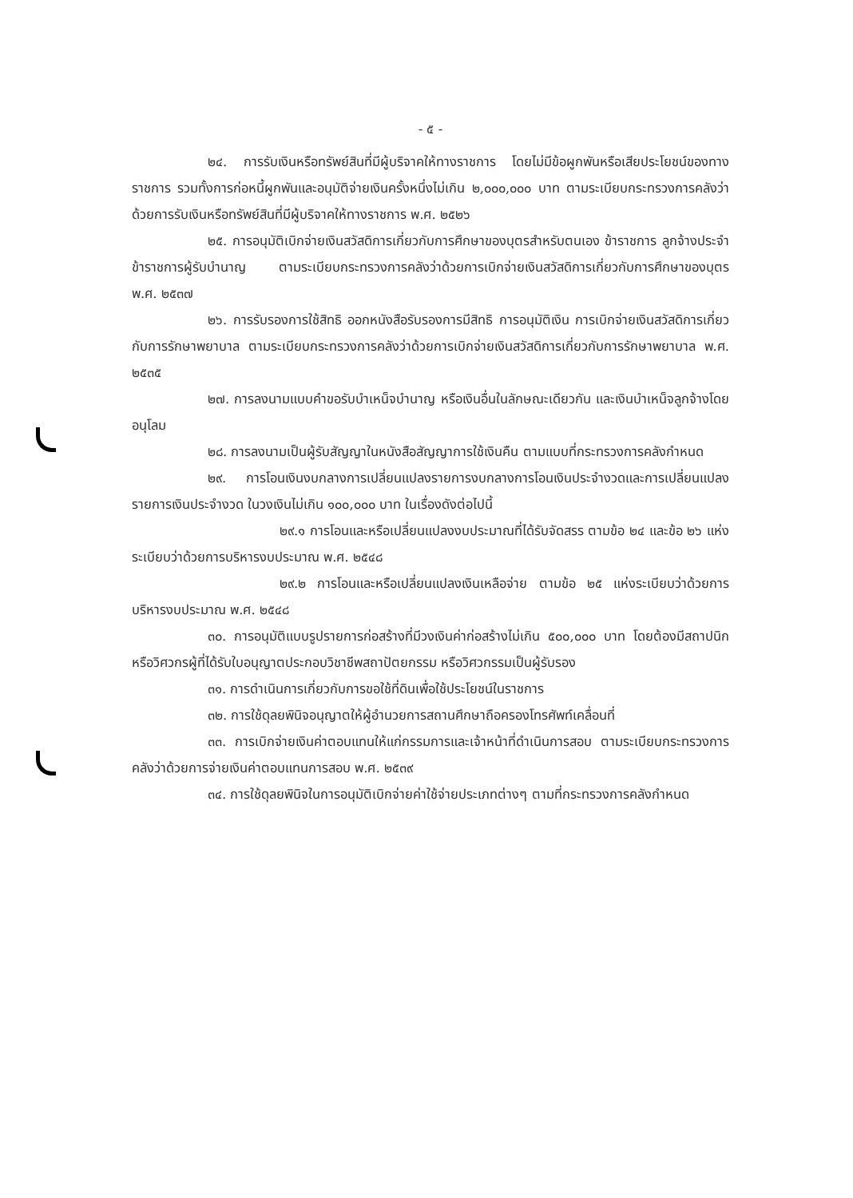- ๕ -
๒๔. การรับเงินหรือทรัพย์สินที่มีผู้บริจาคให้ทางราชการ โดยไม่มีข้อผูกพันหรือเสียประโยชน์ของทางราชการ รวมทั้งการก่อหนี้ผูกพันและอนุมัติจ่ายเงินครั้งหนึ่งไม่เกิน ๒,๐๐๐,๐๐๐ บาท ตามระเบียบกระทรวงการคลังว่าด้วยการรับเงินหรือทรัพย์สินที่มีผู้บริจาคให้ทางราชการ พ.ศ. ๒๕๒๖
๒๕. การอนุมัติเบิกจ่ายเงินสวัสดิการเกี่ยวกับการศึกษาของบุตรสำหรับตนเอง ข้าราชการ ลูกจ้างประจำ ข้าราชการผู้รับบำนาญ ตามระเบียบกระทรวงการคลังว่าด้วยการเบิกจ่ายเงินสวัสดิการเกี่ยวกับการศึกษาของบุตร พ.ศ. ๒๕๓๗
๒๖. การรับรองการใช้สิทธิ ออกหนังสือรับรองการมีสิทธิ การอนุมัติเงิน การเบิกจ่ายเงินสวัสดิการเกี่ยวกับการรักษาพยาบาล ตามระเบียบกระทรวงการคลังว่าด้วยการเบิกจ่ายเงินสวัสดิการเกี่ยวกับการรักษาพยาบาล พ.ศ. ๒๕๓๕
๒๗. การลงนามแบบคำขอรับบำเหน็จบำนาญ หรือเงินอื่นในลักษณะเดียวกัน และเงินบำเหน็จลูกจ้างโดยอนุโลม
๒๘. การลงนามเป็นผู้รับสัญญาในหนังสือสัญญาการใช้เงินคืน ตามแบบที่กระทรวงการคลังกำหนด
๒๙. การโอนเงินงบกลางการเปลี่ยนแปลงรายการงบกลางการโอนเงินประจำงวดและการเปลี่ยนแปลงรายการเงินประจำงวด ในวงเงินไม่เกิน ๑๐๐,๐๐๐ บาท ในเรื่องดังต่อไปนี้
๒๙.๑ การโอนและหรือเปลี่ยนแปลงงบประมาณที่ได้รับจัดสรร ตามข้อ ๒๔ และข้อ ๒๖ แห่งระเบียบว่าด้วยการบริหารงบประมาณ พ.ศ. ๒๕๔๘
๒๙.๒ การโอนและหรือเปลี่ยนแปลงเงินเหลือจ่าย ตามข้อ ๒๕ แห่งระเบียบว่าด้วยการบริหารงบประมาณ พ.ศ. ๒๕๔๘
๓๐. การอนุมัติแบบรูปรายการก่อสร้างที่มีวงเงินค่าก่อสร้างไม่เกิน ๕๐๐,๐๐๐ บาท โดยต้องมีสถาปนิกหรือวิศวกรผู้ที่ได้รับใบอนุญาตประกอบวิชาชีพสถาปัตยกรรม หรือวิศวกรรมเป็นผู้รับรอง
๓๑. การดำเนินการเกี่ยวกับการขอใช้ที่ดินเพื่อใช้ประโยชน์ในราชการ
๓๒. การใช้ดุลยพินิจอนุญาตให้ผู้อำนวยการสถานศึกษาถือครองโทรศัพท์เคลื่อนที่
๓๓. การเบิกจ่ายเงินค่าตอบแทนให้แก่กรรมการและเจ้าหน้าที่ดำเนินการสอบ ตามระเบียบกระทรวงการคลังว่าด้วยการจ่ายเงินค่าตอบแทนการสอบ พ.ศ. ๒๕๓๙
๓๔. การใช้ดุลยพินิจในการอนุมัติเบิกจ่ายค่าใช้จ่ายประเภทต่างๆ ตามที่กระทรวงการคลังกำหนด